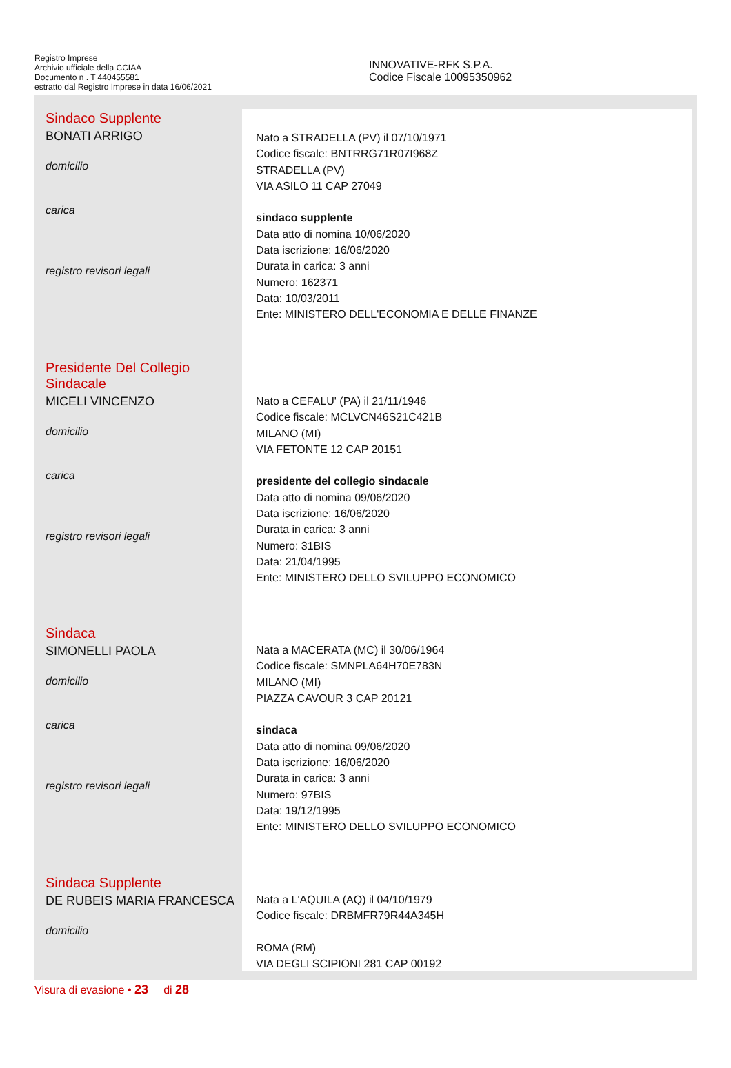Registro Imprese
Archivio ufficiale della CCIAA
Documento n . T 440455581
estratto dal Registro Imprese in data 16/06/2021
INNOVATIVE-RFK S.P.A.
Codice Fiscale 10095350962
Sindaco Supplente
BONATI ARRIGO
domicilio
carica
registro revisori legali
Nato a STRADELLA (PV) il 07/10/1971
Codice fiscale: BNTRRG71R07I968Z
STRADELLA (PV)
VIA ASILO 11 CAP 27049
sindaco supplente
Data atto di nomina 10/06/2020
Data iscrizione: 16/06/2020
Durata in carica: 3 anni
Numero: 162371
Data: 10/03/2011
Ente: MINISTERO DELL'ECONOMIA E DELLE FINANZE
Presidente Del Collegio Sindacale
MICELI VINCENZO
domicilio
carica
registro revisori legali
Nato a CEFALU' (PA) il 21/11/1946
Codice fiscale: MCLVCN46S21C421B
MILANO (MI)
VIA FETONTE 12 CAP 20151
presidente del collegio sindacale
Data atto di nomina 09/06/2020
Data iscrizione: 16/06/2020
Durata in carica: 3 anni
Numero: 31BIS
Data: 21/04/1995
Ente: MINISTERO DELLO SVILUPPO ECONOMICO
Sindaca
SIMONELLI PAOLA
domicilio
carica
registro revisori legali
Nata a MACERATA (MC) il 30/06/1964
Codice fiscale: SMNPLA64H70E783N
MILANO (MI)
PIAZZA CAVOUR 3 CAP 20121
sindaca
Data atto di nomina 09/06/2020
Data iscrizione: 16/06/2020
Durata in carica: 3 anni
Numero: 97BIS
Data: 19/12/1995
Ente: MINISTERO DELLO SVILUPPO ECONOMICO
Sindaca Supplente
DE RUBEIS MARIA FRANCESCA
domicilio
Nata a L'AQUILA (AQ) il 04/10/1979
Codice fiscale: DRBMFR79R44A345H
ROMA (RM)
VIA DEGLI SCIPIONI 281 CAP 00192
Visura di evasione • 23 di 28